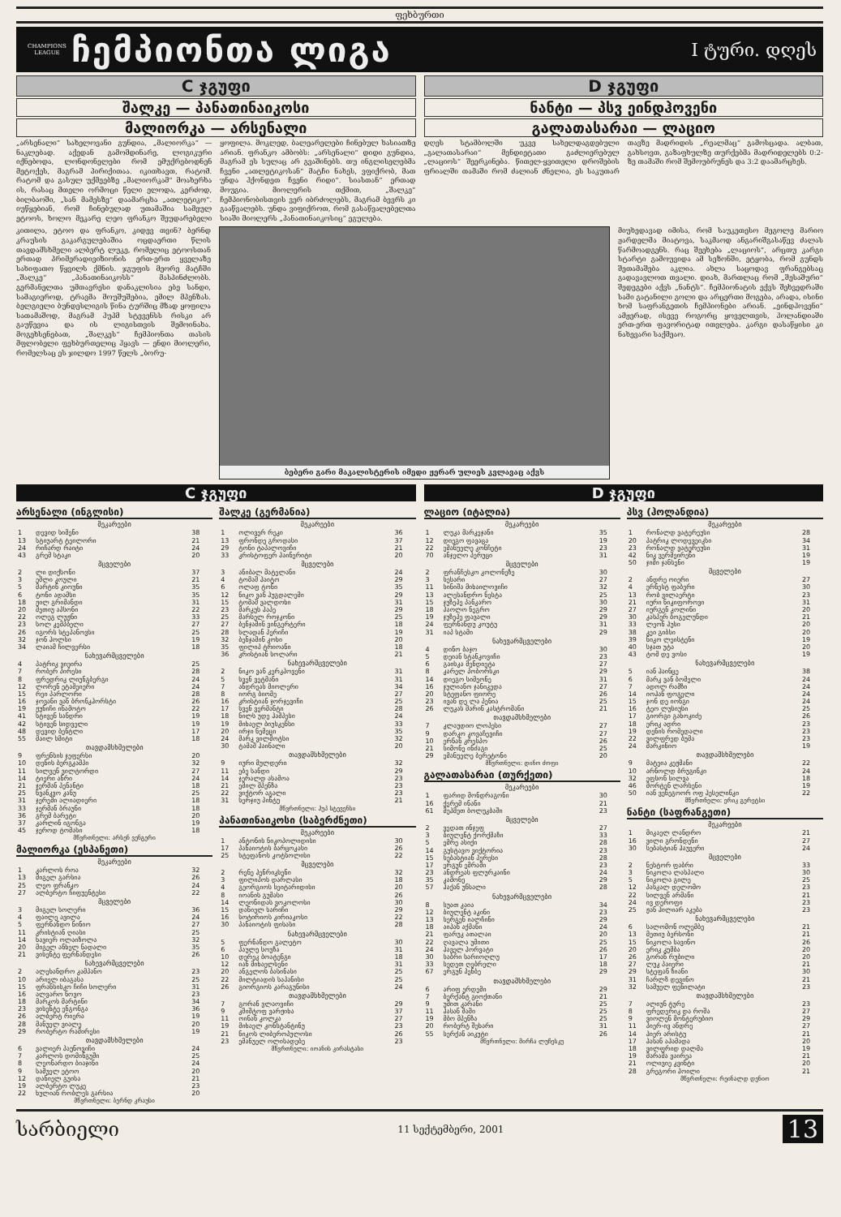ფეხბურთი
CHAMPIONS LEAGUE
ჩემპიონთა ლიგა
I ტური. დღეს
C ჯგუფი
შალკე — პანათინაიკოსი
მალიორკა — არსენალი
D ჯგუფი
ნანტი — პსვ ეინდჰოვენი
გალათასარაი — ლაციო
„არსენალი“ სახელოვანი გუნდია, „მალიორკა“ — ნაკლებად. აქედან გამომდინარე, ლოგიკური იქნებოდა, ლონდონელები რომ ემუქრებოდნენ მეტოქეს, მაგრამ პირიქითაა. იკითხავთ, რატომ. რატომ და გასულ უქმეებზე „მალიორკამ“ მოახერხა ის, რასაც მთელი ორმოცი წელი ელოდა, კერძოდ, ბილბაოში, „სან მამესზე“ დაამარცხა „ათლეტიკო“. იუწყებიან, რომ ჩინებულად უთამაშია სამეულ ეტოოს, ხოლო მეკარე ლეო ფრანკო შეუდარებელი ყოფილა. მოკლედ, ბალეარელები ჩინებულ ხასიათზე არიან. ფრანკო ამბობს: „არსენალი“ დიდი გუნდია, მაგრამ ეს სულაც არ გვაშინებს. თუ ინგლისელებმა ჩვენი „ათლეტიკოსან“ მატჩი ნახეს, ვფიქრობ, მათ უნდა ჰქონდეთ ჩვენი რიდი“. სიასთან“ ერთად მოუგია. მიოლერის თქმით, „შალკე“ ჩემპიონობისთვის ვერ იბრძოლებს, მაგრამ ბევრს კი გააწვალებს. უნდა ვიფიქროთ, რომ გასაწვალებელთა სიაში მიოლერს „პანათინაიკოსიც“ ეგულება.
დღეს სტამბოლში უკვე სახელდაგდებული „გალათასარაი“ მენდიეტათი გაძლიერებულ „ლაციოს“ შეერკინება. წითელ-ყვითელი დროშების ფრიალში თამაში რომ ძალიან ძნელია, ეს საკუთარ თავზე მადრიდის „რეალმაც“ გამოსცადა. ალბათ, გახსოვთ, გაზაფხულზე თურქებმა მადრიდელებს 0:2-ზე თამაში რომ შემოუბრუნეს და 3:2 დაამარცხეს.
კითილა, ეტოო და ფრანკო, კიდევ თვინ? ბერნდ კრაუსის გაკარგულებაშია ოცდაერთი წლის თავდამსხმელი ალბერტ ლუკე, რომელიც ეტოოსთან ერთად პრიმერადივიზიონის ერთ-ერთ ყველაზე სახიფათო წყვილს ქმნის. ჯგუფის მეორე მატჩში „შალკე“ „პანათინაიკოსს“ მასპინძლობს. გერმანელთა უმთავრესი დანაკლისია ებე სანდი, სამაგიეროდ, ტრავმა მოუშუშებია, ემილ მპენზას. ბელგიელი ბუნდესლიგის წინა ტურშიც მზად ყოფილა სათამაშოდ, მაგრამ ჰუპმ სტევენსს რისკი არ გაუწევია და ის ლიგისთვის შემოინახა. მოგეხსენებათ, „შალკეს“ ჩემპიონთა თასის მფლობელი ფეხბურთელიც ჰყავს — ენდი მიოლერი, რომელსაც ეს ჯილდო 1997 წელს „ბორუ-
ბებერი გარი მაკალისტერის იმედი ჟერარ ულიეს კვლავაც აქვს
მიუხედავად იმისა, რომ საუკეთესო მეგოლე მარიო ჟარდელმა მიატოვა, საკმაოდ ანგარიშგასაწევ ძალას წარმოადგენს. რაც შეეხება „ლაციოს“, არცთუ კარგი სტარტი გამოუვიდა ამ სეზონში, ეტყობა, რომ გუნდს შეთამაშება აკლია. ახლა საცოდავ ფრანგებსაც გადავავლოთ თვალი. დიახ, მართლაც რომ „შესაშური“ შედეგები აქვს „ნანტს“. ჩემპიონატის ექვს შეხვედრაში სამი გატანილი გოლი და არცერთი მოგება, არადა, ისინი ხომ საფრანგეთის ჩემპიონები არიან. „ეინდჰოვენი“ ამჟერად, ისევე როგორც ყოველთვის, ჰოლანდიაში ერთ-ერთ ფავორიტად ითვლება. კარგი დასაწყისი კი ნახევარი საქმეაო.
C ჯგუფი
არსენალი (ინგლისი)
| მეკარეები | | |
| --- | --- | --- |
| 1 | დევიდ სიმენი | 38 |
| 13 | სტიუარტ ტეილორი | 21 |
| 24 | რიჩარდ რაიტი | 24 |
| 43 | გრემ სტაკი | 20 |
| მცველები | | |
| 2 | ლი დიქსონი | 37 |
| 3 | ეშლი კოული | 21 |
| 5 | მარტინ კიოუნი | 35 |
| 6 | ტონი ადამსი | 35 |
| 18 | ჟილ გრიმანდი | 31 |
| 20 | მეთიუ აპსონი | 22 |
| 22 | ოლეგ ლუჟნი | 33 |
| 23 | სოლ კემპბელი | 27 |
| 26 | იგორს სტეპანოვსი | 25 |
| 32 | ჯონ ჰოლსი | 19 |
| 34 | ლაიამ ჩილვერსი | 18 |
| ნახევარმცველები | | |
| 4 | პატრიკ ვიეირა | 25 |
| 7 | რობერ პირესი | 28 |
| 8 | ფრედრიკ ლიუნგბერგი | 24 |
| 12 | ლორენ ეტამეიერი | 24 |
| 15 | რეი პარლორი | 28 |
| 16 | ჯოვანი ვან ბრონკჰორსტი | 26 |
| 19 | ჟუნიჩი ინამოტო | 22 |
| 41 | სტივენ სანდრი | 19 |
| 42 | სტივენ სიდველი | 19 |
| 48 | დევიდ ბენტლი | 17 |
| 55 | მაილ სმიტი | 18 |
| თავდამსხმელები | | |
| 9 | ფრენსის ჯეფერსი | 20 |
| 10 | დენის ბერგკამპი | 32 |
| 11 | სილვენ ვილტორდი | 27 |
| 14 | ტიერი ანრი | 24 |
| 21 | ჯერმან პენანტი | 18 |
| 25 | ნვანკვო კანუ | 25 |
| 31 | ჯერემი ალიადიერი | 18 |
| 33 | ჯერმან ბრაუნი | 18 |
| 36 | გრემ ბარეტი | 20 |
| 37 | კარლინ იგონგა | 19 |
| 45 | ჯეროდ ტომასი | 18 |
მწვრთნელი: არსენ ვენგერი
მალიორკა (ესპანეთი)
| მეკარეები | | |
| --- | --- | --- |
| 1 | კარლოს როა | 32 |
| 13 | მიგელ გარსია | 26 |
| 25 | ლეო ფრანკო | 24 |
| 27 | ალბერტო ჩიფუენტესი | 22 |
| მცველები | | |
| 3 | მიგელ სოლერი | 36 |
| 4 | ფაილე ავილა | 24 |
| 5 | ფერნანდო ნინიო | 27 |
| 11 | კრისტიან ღიასი | 25 |
| 14 | ხავიერ ოლაიზოლა | 32 |
| 20 | მიგელ ანხელ ნადალი | 35 |
| 21 | ვისენტე ფერნანდესი | 26 |
| ნახევარმცველები | | |
| 2 | ალეხანდრო კამპანო | 23 |
| 10 | არიელ იბაგასა | 25 |
| 15 | ფრანსისკო ჩიჩი სოლერი | 31 |
| 16 | ალვარო ნოვო | 23 |
| 18 | მარკოს მარტინი | 34 |
| 23 | ვისენტე ენგონგა | 36 |
| 26 | ალბერტ რიერა | 19 |
| 28 | მანუელ ვიალე | 20 |
| 29 | რობერტო რამირესი | 19 |
| თავდამსხმელები | | |
| 6 | ვალიერ პაუნოვიჩი | 24 |
| 7 | კარლოს დომინგუში | 25 |
| 8 | ლეონარდო ბიაჯინი | 24 |
| 9 | სამუელ ეტოო | 20 |
| 12 | დანიელ გუისა | 21 |
| 19 | ალბერტო ლუკე | 23 |
| 22 | ხულიან რობლეს გარსია | 20 |
მწვრთნელი: ბერნდ კრაუსი
შალკე (გერმანია)
| მეკარეები | | |
| --- | --- | --- |
| 1 | ოლივერ რეკი | 36 |
| 13 | ფრონდე გროდასი | 37 |
| 29 | ტონი ტაპალოვიჩი | 21 |
| 33 | კრისტოფერ ჰაინერიტი | 20 |
| მცველები | | |
| 3 | ანიბალ მატელანი | 24 |
| 4 | ტომაშ ჰაიტო | 29 |
| 6 | ოლაფ ტონი | 35 |
| 12 | ნიკო ვან ჰუგდალემი | 29 |
| 15 | ტომაშ ვალდოხი | 31 |
| 23 | მარკუს ჰაპე | 29 |
| 25 | მარსელ როჯკონი | 25 |
| 27 | ბენჯამინ ვინგერტერი | 18 |
| 28 | სლადან პერიჩი | 19 |
| 32 | ბენჯამინ კოხი | 20 |
| 35 | ფილიპ ტრიოანი | 18 |
| 36 | კრისტიან სოლარი | 21 |
| ნახევარმცველები | | |
| 2 | ნიკო ვან კერკჰოვენი | 31 |
| 5 | სვენ ვეტმანი | 31 |
| 7 | ანდრეას მიოლერი | 34 |
| 8 | იორგ ბიომე | 27 |
| 16 | კრისტიან ჯორჯევიჩი | 25 |
| 17 | სვენ ვერმანტი | 28 |
| 18 | ნილს უდე ჰამპესი | 24 |
| 19 | მიხაელ ბიუსკენსი | 33 |
| 20 | ირჯი ნემეცი | 35 |
| 24 | მარკ ვილმოტსი | 32 |
| 30 | ტამაშ ჰაინალი | 20 |
| თავდამსხმელები | | |
| 9 | იური მულდერი | 32 |
| 11 | ებე სანდი | 29 |
| 14 | ჯერალდ ასამოა | 23 |
| 21 | ემილ მპენზა | 23 |
| 22 | ვიქტორ აგალი | 23 |
| 31 | სერჯიუ პინტუ | 21 |
მწვრთნელი: ჰუპ სტევენსი
პანათინაიკოსი (საბერძნეთი)
| მეკარეები | | |
| --- | --- | --- |
| 1 | ანტონის ნიკოპოლიდისი | 30 |
| 17 | პანაიოტის ბარცოკასი | 26 |
| 25 | სტეფანოს კოტსოლისი | 22 |
| მცველები | | |
| 2 | რენე ჰენრიკსენი | 32 |
| 3 | ფილიპოს დარლასი | 18 |
| 4 | გეორგიოს სეიტარიდისი | 20 |
| 8 | იოანის გუმასი | 26 |
| 14 | ლეონიდას ვოკოლოსი | 30 |
| 15 | დანიელ სარიჩი | 29 |
| 16 | სოტირიოს კირიაკოსი | 22 |
| 30 | პანაიოტის ფისასი | 28 |
| ნახევარმცველები | | |
| 5 | ფერნანდო გალეტო | 30 |
| 6 | პაულუ სოუზა | 31 |
| 10 | დერეკ ბოატენგი | 18 |
| 12 | იან მიხაელსენი | 31 |
| 20 | ანგელოს ბასინასი | 25 |
| 22 | მილტიადის საპანისი | 25 |
| 26 | გიორგიოს კარაგუნისი | 24 |
| თავდამსხმელები | | |
| 7 | გორან ვლაოვიჩი | 29 |
| 9 | კშიშტოფ ვარჟიხა | 37 |
| 11 | ოინან კოლკა | 27 |
| 19 | მიხაელ კონსტანტინუ | 23 |
| 21 | ნიკოს ლიბეროპულოსი | 26 |
| 23 | ემანუელ ოლისადებე | 23 |
მწვრთნელი: იოანის კირასტასი
D ჯგუფი
ლაციო (იტალია)
| მეკარეები | | |
| --- | --- | --- |
| 1 | ლუკა მარკეჯანი | 35 |
| 12 | დიეგო ფავაცა | 19 |
| 22 | ემანუელე კონჩეტი | 23 |
| 70 | ანჯელო პერუცი | 31 |
| მცველები | | |
| 2 | ფრანჩესკო კოლონეზე | 30 |
| 3 | სესარი | 27 |
| 11 | სინიშა მიხაილოვიჩი | 32 |
| 13 | ალესანდრო ნესტა | 25 |
| 15 | ჯუზეპე პანკარო | 30 |
| 18 | პაოლო ნეგრო | 29 |
| 19 | ჯუზეპე ფავალი | 29 |
| 24 | ფერნანდუ კოუტუ | 31 |
| 31 | იაპ სტამი | 29 |
| ნახევარმცველები | | |
| 4 | დინო ბაჯო | 30 |
| 5 | დეიან სტანკოვიჩი | 23 |
| 6 | გაისკა მენდიეტა | 27 |
| 8 | კარელ პობორსკი | 29 |
| 14 | დიეგო სიმეონე | 31 |
| 16 | ჯულიანო ჯანიკედა | 27 |
| 20 | სტეფანო ფიორე | 26 |
| 23 | ივან დე ლა პენია | 25 |
| 26 | ლუკას მარინ კასტრომანი | 21 |
| თავდამსხმელები | | |
| 7 | კლაუდიო ლოპესი | 27 |
| 9 | დარკო კოვაჩევიჩი | 27 |
| 10 | ერნან კრესპო | 26 |
| 21 | სიმონე ინძაგი | 25 |
| 29 | ემანუელე ბერეტონი | 20 |
მწვრთნელი: დინო ძოფი
გალათასარაი (თურქეთი)
| მეკარეები | | |
| --- | --- | --- |
| 1 | ფარიდ მონდრაგონი | 30 |
| 16 | ქერემ ინანი | 21 |
| 61 | მეჰმეთ ბოლუკბაში | 23 |
| მცველები | | |
| 2 | ვედათ ინჯეფ | 27 |
| 3 | ბიულენტ ქორქმაზი | 33 |
| 5 | ემრე ასიქი | 28 |
| 14 | გუსტავო ვიქტორია | 23 |
| 15 | სებასტიან პერესი | 28 |
| 17 | ერგუნ ემრაში | 23 |
| 23 | ანდრეას ფლურკაინი | 24 |
| 35 | კამონე | 29 |
| 57 | ჰაქან უნსალი | 28 |
| ნახევარმცველები | | |
| 8 | სუათ კაია | 34 |
| 12 | ბიულენტ აკინი | 23 |
| 13 | სერგენ იალჩინი | 29 |
| 18 | აიჰან აქმანი | 24 |
| 21 | ფარუკ ათალაი | 20 |
| 22 | ღავალა უმითი | 25 |
| 24 | ჰაველ ჰორვატი | 26 |
| 30 | საბრი სარიოღლუ | 17 |
| 33 | სედეთ ღებრელი | 18 |
| 67 | ერგუნ პენბე | 29 |
| თავდამსხმელები | | |
| 6 | არიფ ერდემი | 29 |
| 7 | ბერქანტ გიოქთანი | 21 |
| 9 | უმით კარანი | 25 |
| 11 | ჰასან შაში | 25 |
| 19 | მბო მპენზა | 25 |
| 20 | რობერტ შეხარი | 31 |
| 55 | სერქან აიკუტი | 26 |
მწვრთნელი: მირჩა ლუჩესკუ
პსვ (ჰოლანდია)
| მეკარეები | | |
| --- | --- | --- |
| 1 | რონალდ ვატერეუსი | 28 |
| 20 | პატრიკ ლოდევეიკსი | 34 |
| 23 | რონალდ ვატერეუსი | 31 |
| 42 | ნიკ ვერმეირენი | 19 |
| 50 | ჯიმი ჯანსენი | 19 |
| მცველები | | |
| 2 | ანდრე ოიერი | 27 |
| 4 | ერნესტ ფაბერი | 30 |
| 13 | რობ ვილაერტი | 23 |
| 21 | იური ნიკიფოროვი | 31 |
| 27 | იურგენ კოლინი | 20 |
| 30 | კასპერ ბოგელუნდი | 21 |
| 33 | ლეონ ჰუსი | 20 |
| 38 | კეი გიბსი | 20 |
| 39 | ნიკო ლეისტენი | 19 |
| 40 | სჯათ უტა | 20 |
| 43 | ტომ დე ვოსი | 19 |
| ნახევარმცველები | | |
| 5 | იან ჰაინცე | 38 |
| 6 | მარკ ვან ბომელი | 24 |
| 7 | ადოლ რამზი | 24 |
| 14 | იოჰან ფოგელი | 24 |
| 15 | ჯონ დე იონგი | 24 |
| 16 | ტეო ლუსიუსი | 25 |
| 17 | გიორგი გახოკიძე | 26 |
| 18 | ერიკ ადრი | 23 |
| 19 | დენის რომედალი | 23 |
| 22 | ვილფრედ ბუმა | 23 |
| 24 | მარკინიო | 19 |
| თავდამსხმელები | | |
| 9 | მატეია კეჟმანი | 22 |
| 10 | არნოლდ ბრუგინკი | 24 |
| 32 | ეფსონ სილვა | 18 |
| 46 | მორტენ ლარსენი | 19 |
| 50 | იან ვენეგოორ ოფ ჰესელინკი | 22 |
მწვრთნელი: ერიკ გერეტსი
ნანტი (საფრანგეთი)
| მეკარეები | | |
| --- | --- | --- |
| 1 | მიკაელ ლანდრო | 21 |
| 16 | ვილი გრონდენი | 27 |
| 30 | სებასტიან ჰაუვერი | 24 |
| მცველები | | |
| 2 | ნესტორ ფაბრი | 33 |
| 3 | ნიკოლა ლასპალი | 30 |
| 5 | ნიკოლა გილე | 25 |
| 12 | პასკალ დელომო | 23 |
| 22 | სილვენ არმანი | 21 |
| 24 | ივ დეროფი | 23 |
| 25 | ჟან ჰილიარ აკება | 23 |
| ნახევარმცველები | | |
| 6 | სალომონ ოლემბე | 21 |
| 13 | მეთიუ ბერსონი | 21 |
| 15 | ნიკოლა სავინო | 26 |
| 20 | ერიკ კუმბა | 20 |
| 26 | გორან რუბილი | 20 |
| 27 | ლუკ პაიერი | 21 |
| 29 | სტეფან ზიანი | 30 |
| 31 | ჩარლზ დევინო | 21 |
| 32 | სამუელ ფენილატი | 23 |
| თავდამსხმელები | | |
| 7 | ალიუნ ტურე | 23 |
| 8 | ფრედერიკ და როშა | 27 |
| 9 | ვიოლენ მონტერუბიო | 29 |
| 11 | პიერ-ივ ანდრე | 27 |
| 14 | ჰიერ არისტუ | 21 |
| 17 | ჰასან აჰამადა | 20 |
| 18 | ვილფრიდ დალმა | 19 |
| 19 | მარამა ვაირეა | 21 |
| 21 | ოლივიე კვინტი | 20 |
| 28 | გრეგორი ჰოილი | 21 |
მწვრთნელი: რეინალდ დენიო
სარბიელი 11 სექტემბერი, 2001 13